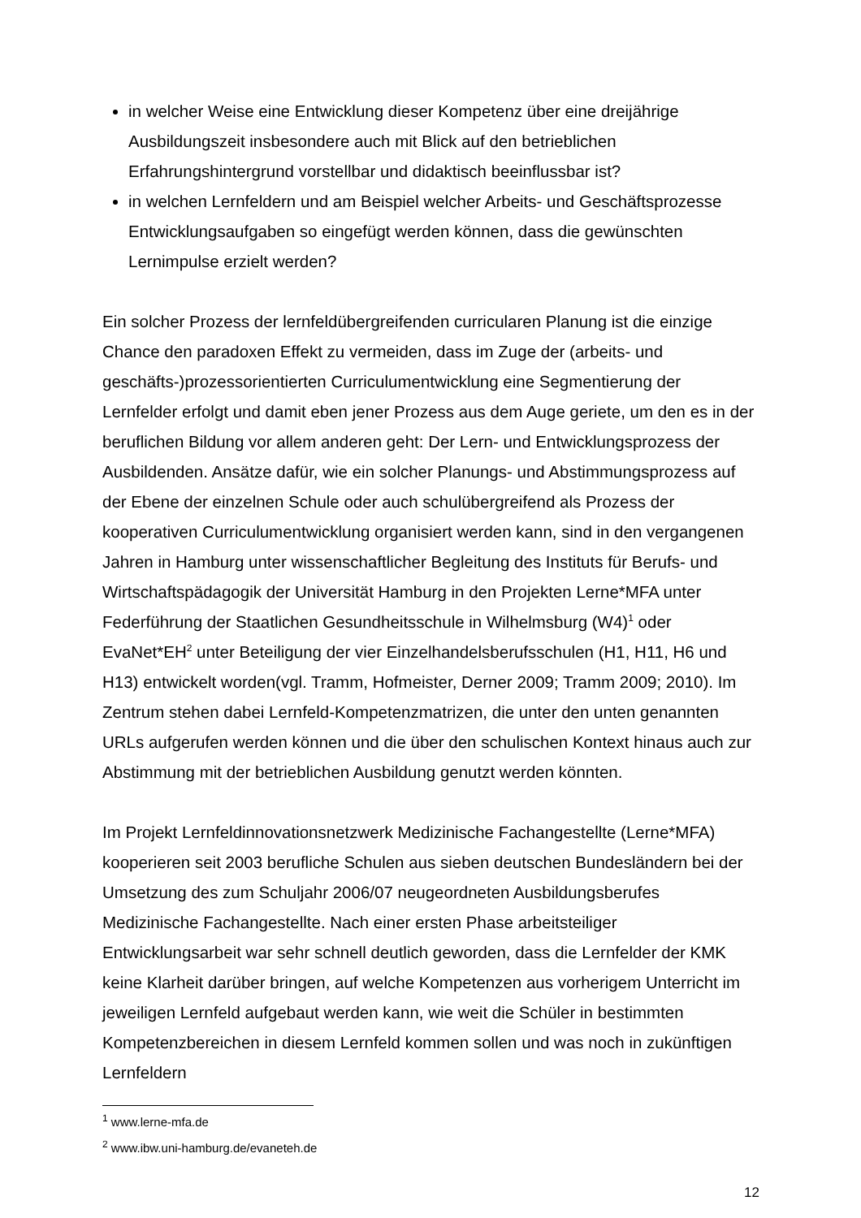in welcher Weise eine Entwicklung dieser Kompetenz über eine dreijährige Ausbildungszeit insbesondere auch mit Blick auf den betrieblichen Erfahrungshintergrund vorstellbar und didaktisch beeinflussbar ist?
in welchen Lernfeldern und am Beispiel welcher Arbeits- und Geschäftsprozesse Entwicklungsaufgaben so eingefügt werden können, dass die gewünschten Lernimpulse erzielt werden?
Ein solcher Prozess der lernfeldübergreifenden curricularen Planung ist die einzige Chance den paradoxen Effekt zu vermeiden, dass im Zuge der (arbeits- und geschäfts-)prozessorientierten Curriculumentwicklung eine Segmentierung der Lernfelder erfolgt und damit eben jener Prozess aus dem Auge geriete, um den es in der beruflichen Bildung vor allem anderen geht: Der Lern- und Entwicklungsprozess der Ausbildenden. Ansätze dafür, wie ein solcher Planungs- und Abstimmungsprozess auf der Ebene der einzelnen Schule oder auch schulübergreifend als Prozess der kooperativen Curriculumentwicklung organisiert werden kann, sind in den vergangenen Jahren in Hamburg unter wissenschaftlicher Begleitung des Instituts für Berufs- und Wirtschaftspädagogik der Universität Hamburg in den Projekten Lerne*MFA unter Federführung der Staatlichen Gesundheitsschule in Wilhelmsburg (W4)<sup>1</sup> oder EvaNet*EH<sup>2</sup> unter Beteiligung der vier Einzelhandelsberufsschulen (H1, H11, H6 und H13) entwickelt worden(vgl. Tramm, Hofmeister, Derner 2009; Tramm 2009; 2010). Im Zentrum stehen dabei Lernfeld-Kompetenzmatrizen, die unter den unten genannten URLs aufgerufen werden können und die über den schulischen Kontext hinaus auch zur Abstimmung mit der betrieblichen Ausbildung genutzt werden könnten.
Im Projekt Lernfeldinnovationsnetzwerk Medizinische Fachangestellte (Lerne*MFA) kooperieren seit 2003 berufliche Schulen aus sieben deutschen Bundesländern bei der Umsetzung des zum Schuljahr 2006/07 neugeordneten Ausbildungsberufes Medizinische Fachangestellte. Nach einer ersten Phase arbeitsteiliger Entwicklungsarbeit war sehr schnell deutlich geworden, dass die Lernfelder der KMK keine Klarheit darüber bringen, auf welche Kompetenzen aus vorherigem Unterricht im jeweiligen Lernfeld aufgebaut werden kann, wie weit die Schüler in bestimmten Kompetenzbereichen in diesem Lernfeld kommen sollen und was noch in zukünftigen Lernfeldern
<sup>1</sup> www.lerne-mfa.de
<sup>2</sup> www.ibw.uni-hamburg.de/evaneteh.de
12